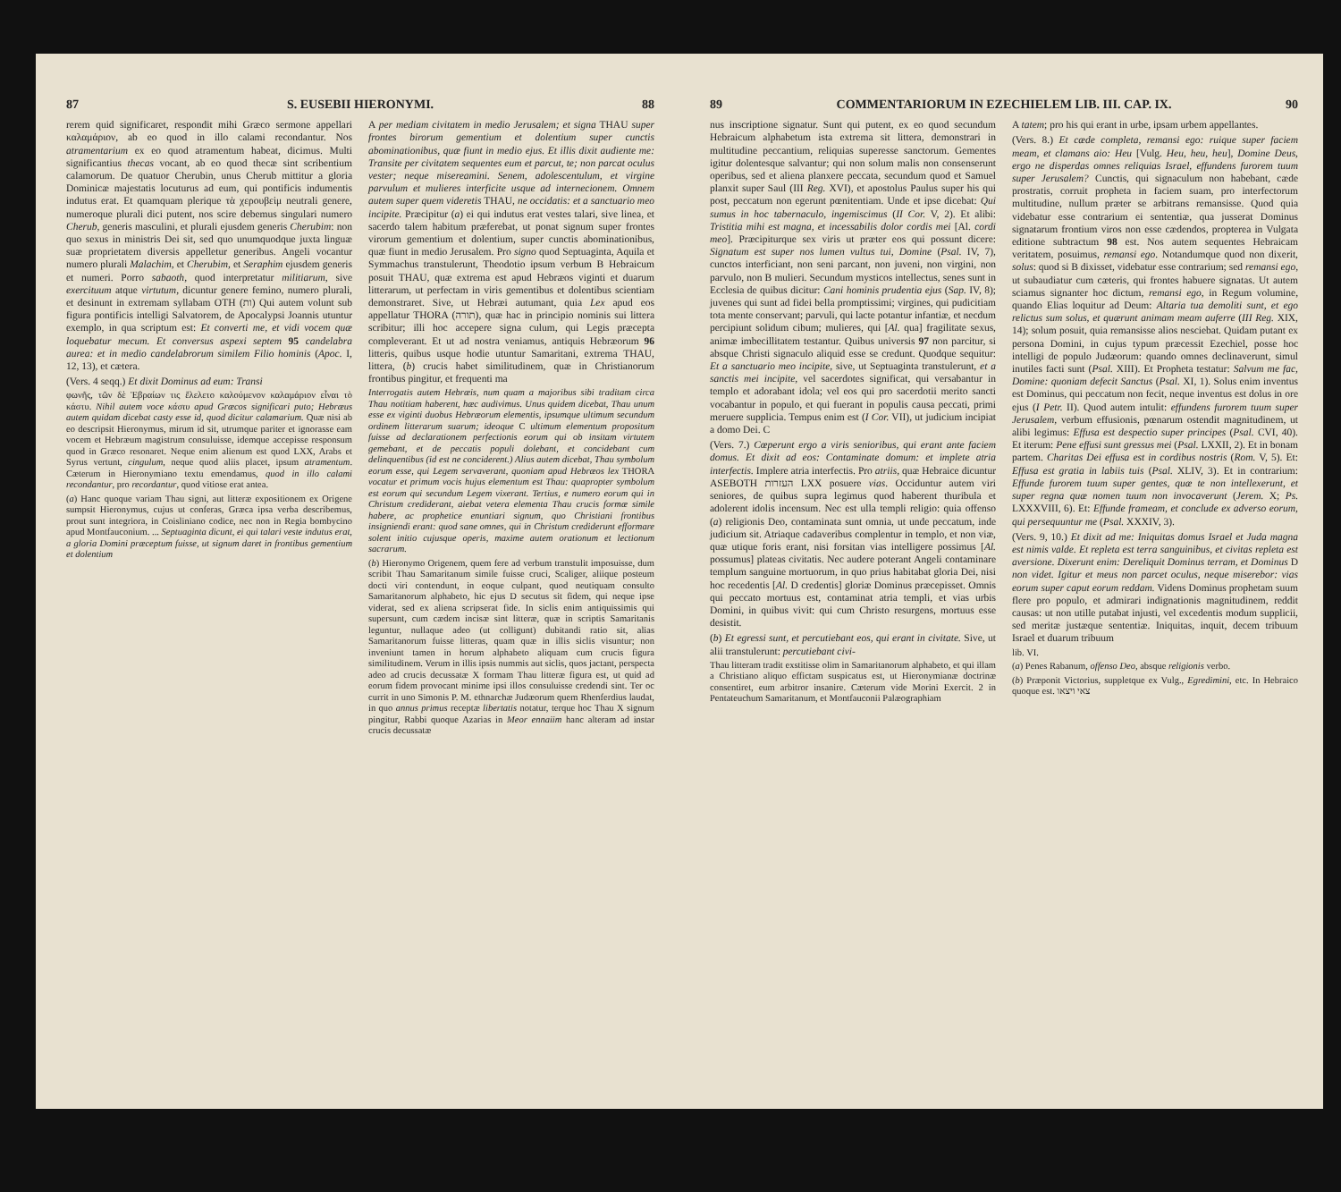87 S. EUSEBII HIERONYMI. 88
rerem quid significaret, respondit mihi Græco sermone appellari καλαμάριον, ab eo quod in illo calami recondantur. Nos atramentarium ex eo quod atramentum habeat, dicimus. Multi significantius thecas vocant, ab eo quod thecæ sint scribentium calamorum. De quatuor Cherubin, unus Cherub mittitur a gloria Dominicæ majestatis locuturus ad eum, qui pontificis indumentis indutus erat. Et quamquam plerique τὰ χερουβεὶμ neutrali genere, numeroque plurali dici putent, nos scire debemus singulari numero Cherub, generis masculini, et plurali ejusdem generis Cherubim: non quo sexus in ministris Dei sit, sed quo unumquodque juxta linguæ suæ proprietatem diversis appelletur generibus. Angeli vocantur numero plurali Malachim, et Cherubim, et Seraphim ejusdem generis et numeri. Porro sabaoth, quod interpretatur militiarum, sive exercituum atque virtutum, dicuntur genere femino, numero plurali, et desinunt in extremam syllabam OTH (ות) Qui autem volunt sub figura pontificis intelligi Salvatorem, de Apocalypsi Joannis utuntur exemplo, in qua scriptum est: Et converti me, et vidi vocem quæ loquebatur mecum. Et conversus aspexi septem 95 candelabra aurea: et in medio candelabrorum similem Filio hominis (Apoc. I, 12, 13), et cætera.
(Vers. 4 seqq.) Et dixit Dominus ad eum: Transi
φωνῆς, τῶν δὲ Ἑβραίων τις ἔλελετο καλούμενον καλαμάριον εἶναι τὸ κάστυ. Nihil autem voce κάστυ apud Græcos significari puto; Hebræus autem quidam dicebat casty esse id, quod dicitur calamarium. Quæ nisi ab eo descripsit Hieronymus, mirum id sit, utrumque pariter et ignorasse eam vocem et Hebræum magistrum consuluisse, idemque accepisse responsum quod in Græco resonaret. Neque enim alienum est quod LXX, Arabs et Syrus vertunt, cingulum, neque quod aliis placet, ipsum atramentum. Cæterum in Hieronymiano textu emendamus, quod in illo calami recondantur, pro recordantur, quod vitiose erat antea.
(a) Hanc quoque variam Thau signi, aut litteræ expositionem ex Origene sumpsit Hieronymus, cujus ut conferas, Græca ipsa verba describemus, prout sunt integriora, in Coisliniano codice, nec non in Regia bombycino apud Montfauconium. ... Septuaginta dicunt, ei qui talari veste indutus erat, a gloria Domini præceptum fuisse, ut signum daret in frontibus gementium et dolentium
A per mediam civitatem in medio Jerusalem; et signa THAU super frontes birorum gementium et dolentium super cunctis abominationibus, quæ fiunt in medio ejus. Et illis dixit audiente me: Transite per civitatem sequentes eum et parcut, te; non parcat oculus vester; neque misereamini. Senem, adolescentulum, et virgine parvulum et mulieres interficite usque ad internecionem. Omnem autem super quem videretis THAU, ne occidatis: et a sanctuario meo incipite. Præcipitur (a) ei qui indutus erat vestes talari, sive linea, et sacerdo talem habitum præferebat, ut ponat signum super frontes virorum gementium et dolentium, super cunctis abominationibus, quæ fiunt in medio Jerusalem. Pro signo quod Septuaginta, Aquila et Symmachus transtulerunt, Theodotio ipsum verbum B Hebraicum posuit THAU, quæ extrema est apud Hebræos viginti et duarum litterarum, ut perfectam in viris gementibus et dolentibus scientiam demonstraret. Sive, ut Hebræi autumant, quia Lex apud eos appellatur THORA (תורה), quæ hac in principio nominis sui littera scribitur; illi hoc accepere signa culum, qui Legis præcepta compleverant. Et ut ad nostra veniamus, antiquis Hebræorum 96 litteris, quibus usque hodie utuntur Samaritani, extrema THAU, littera, (b) crucis habet similitudinem, quæ in Christianorum frontibus pingitur, et frequenti ma
Interrogatis autem Hebræis, num quam a majoribus sibi traditam circa Thau notitiam haberent, hæc audivimus. Unus quidem dicebat, Thau unum esse ex viginti duobus Hebræorum elementis, ipsumque ultimum secundum ordinem litterarum suarum; ideoque C ultimum elementum propositum fuisse ad declarationem perfectionis eorum qui ob insitam virtutem gemebant, et de peccatis populi dolebant, et concidebant cum delinquentibus (id est ne conciderent.) Alius autem dicebat, Thau symbolum eorum esse, qui Legem servaverant, quoniam apud Hebræos lex THORA vocatur et primum vocis hujus elementum est Thau: quapropter symbolum est eorum qui secundum Legem vixerant. Tertius, e numero eorum qui in Christum crediderant, aiebat vetera elementa Thau crucis formæ simile habere, ac prophetice enuntiari signum, quo Christiani frontibus insigniendi erant: quod sane omnes, qui in Christum crediderunt efformare solent initio cujusque operis, maxime autem orationum et lectionum sacrarum.
(b) Hieronymo Origenem, quem fere ad verbum transtulit imposuisse, dum scribit Thau Samaritanum simile fuisse cruci, Scaliger, aliique posteum docti viri contendunt, in eoque culpant, quod neutiquam consulto Samaritanorum alphabeto, hic ejus D secutus sit fidem, qui neque ipse viderat, sed ex aliena scripserat fide. In siclis enim antiquissimis qui supersunt, cum cædem incisæ sint litteræ, quæ in scriptis Samaritanis leguntur, nullaque adeo (ut colligunt) dubitandi ratio sit, alias Samaritanorum fuisse litteras, quam quæ in illis siclis visuntur; non inveniunt tamen in horum alphabeto aliquam cum crucis figura similitudinem. Verum in illis ipsis nummis aut siclis, quos jactant, perspecta adeo ad crucis decussatæ X formam Thau litteræ figura est, ut quid ad eorum fidem provocant minime ipsi illos consuluisse credendi sint. Ter oc currit in uno Simonis P. M. ethnarchæ Judæorum quem Rhenferdius laudat, in quo annus primus receptæ libertatis notatur, terque hoc Thau X signum pingitur, Rabbi quoque Azarias in Meor ennaiim hanc alteram ad instar crucis decussatæ
89 COMMENTARIORUM IN EZECHIELEM LIB. III. CAP. IX. 90
nus inscriptione signatur. Sunt qui putent, ex eo quod secundum Hebraicum alphabetum ista extrema sit littera, demonstrari in multitudine peccantium, reliquias superesse sanctorum. Gementes igitur dolentesque salvantur; qui non solum malis non consenserunt operibus, sed et aliena planxere peccata, secundum quod et Samuel planxit super Saul (III Reg. XVI), et apostolus Paulus super his qui post, peccatum non egerunt pœnitentiam. Unde et ipse dicebat: Qui sumus in hoc tabernaculo, ingemiscimus (II Cor. V, 2). Et alibi: Tristitia mihi est magna, et incessabilis dolor cordis mei [Al. cordi meo]. Præcipiturque sex viris ut præter eos qui possunt dicere: Signatum est super nos lumen vultus tui, Domine (Psal. IV, 7), cunctos interficiant, non seni parcant, non juveni, non virgini, non parvulo, non B mulieri. Secundum mysticos intellectus, senes sunt in Ecclesia de quibus dicitur: Cani hominis prudentia ejus (Sap. IV, 8); juvenes qui sunt ad fidei bella promptissimi; virgines, qui pudicitiam tota mente conservant; parvuli, qui lacte potantur infantiæ, et necdum percipiunt solidum cibum; mulieres, qui [Al. qua] fragilitate sexus, animæ imbecillitatem testantur. Quibus universis 97 non parcitur, si absque Christi signaculo aliquid esse se credunt. Quodque sequitur: Et a sanctuario meo incipite, sive, ut Septuaginta transtulerunt, et a sanctis mei incipite, vel sacerdotes significat, qui versabantur in templo et adorabant idola; vel eos qui pro sacerdotii merito sancti vocabantur in populo, et qui fuerant in populis causa peccati, primi meruere supplicia. Tempus enim est (I Cor. VII), ut judicium incipiat a domo Dei. C
(Vers. 7.) Cœperunt ergo a viris senioribus, qui erant ante faciem domus. Et dixit ad eos: Contaminate domum: et implete atria interfectis. Implere atria interfectis. Pro atriis, quæ Hebraice dicuntur ASEBOTH העזרות LXX posuere vias. Occiduntur autem viri seniores, de quibus supra legimus quod haberent thuribula et adolerent idolis incensum. Nec est ulla templi religio: quia offenso (a) religionis Deo, contaminata sunt omnia, ut unde peccatum, inde judicium sit. Atriaque cadaveribus complentur in templo, et non viæ, quæ utique foris erant, nisi forsitan vias intelligere possimus [Al. possumus] plateas civitatis. Nec audere poterant Angeli contaminare templum sanguine mortuorum, in quo prius habitabat gloria Dei, nisi hoc recedentis [Al. D credentis] gloriæ Dominus præcepisset. Omnis qui peccato mortuus est, contaminat atria templi, et vias urbis Domini, in quibus vivit: qui cum Christo resurgens, mortuus esse desistit.
(b) Et egressi sunt, et percutiebant eos, qui erant in civitate. Sive, ut alii transtulerunt: percutiebant civi-
Thau litteram tradit exstitisse olim in Samaritanorum alphabeto, et qui illam a Christiano aliquo effictam suspicatus est, ut Hieronymianæ doctrinæ consentiret, eum arbitror insanire. Cæterum vide Morini Exercit. 2 in Pentateuchum Samaritanum, et Montfauconii Palæographiam
A tatem; pro his qui erant in urbe, ipsam urbem appellantes.
(Vers. 8.) Et cæde completa, remansi ego: ruique super faciem meam, et clamans aio: Heu [Vulg. Heu, heu, heu], Domine Deus, ergo ne disperdas omnes reliquias Israel, effundens furorem tuum super Jerusalem? Cunctis, qui signaculum non habebant, cæde prostratis, corruit propheta in faciem suam, pro interfectorum multitudine, nullum præter se arbitrans remansisse. Quod quia videbatur esse contrarium ei sententiæ, qua jusserat Dominus signatarum frontium viros non esse cædendos, propterea in Vulgata editione subtractum 98 est. Nos autem sequentes Hebraicam veritatem, posuimus, remansi ego. Notandumque quod non dixerit, solus: quod si B dixisset, videbatur esse contrarium; sed remansi ego, ut subaudiatur cum cæteris, qui frontes habuere signatas. Ut autem sciamus signanter hoc dictum, remansi ego, in Regum volumine, quando Elias loquitur ad Deum: Altaria tua demoliti sunt, et ego relictus sum solus, et quærunt animam meam auferre (III Reg. XIX, 14); solum posuit, quia remansisse alios nesciebat. Quidam putant ex persona Domini, in cujus typum præcessit Ezechiel, posse hoc intelligi de populo Judæorum: quando omnes declinaverunt, simul inutiles facti sunt (Psal. XIII). Et Propheta testatur: Salvum me fac, Domine: quoniam defecit Sanctus (Psal. XI, 1). Solus enim inventus est Dominus, qui peccatum non fecit, neque inventus est dolus in ore ejus (I Petr. II). Quod autem intulit: effundens furorem tuum super Jerusalem, verbum effusionis, pœnarum ostendit magnitudinem, ut alibi legimus: Effusa est despectio super principes (Psal. CVI, 40). Et iterum: Pene effusi sunt gressus mei (Psal. LXXII, 2). Et in bonam partem. Charitas Dei effusa est in cordibus nostris (Rom. V, 5). Et: Effusa est gratia in labiis tuis (Psal. XLIV, 3). Et in contrarium: Effunde furorem tuum super gentes, quæ te non intellexerunt, et super regna quæ nomen tuum non invocaverunt (Jerem. X; Ps. LXXXVIII, 6). Et: Effunde frameam, et conclude ex adverso eorum, qui persequuntur me (Psal. XXXIV, 3).
(Vers. 9, 10.) Et dixit ad me: Iniquitas domus Israel et Juda magna est nimis valde. Et repleta est terra sanguinibus, et civitas repleta est aversione. Dixerunt enim: Dereliquit Dominus terram, et Dominus D non videt. Igitur et meus non parcet oculus, neque miserebor: vias eorum super caput eorum reddam. Videns Dominus prophetam suum flere pro populo, et admirari indignationis magnitudinem, reddit causas: ut non utille putabat injusti, vel excedentis modum supplicii, sed meritæ justæque sententiæ. Iniquitas, inquit, decem tribuum Israel et duarum tribuum
lib. VI.
(a) Penes Rabanum, offenso Deo, absque religionis verbo.
(b) Præponit Victorius, suppletque ex Vulg., Egredimini, etc. In Hebraico quoque est. צאי ויצאו